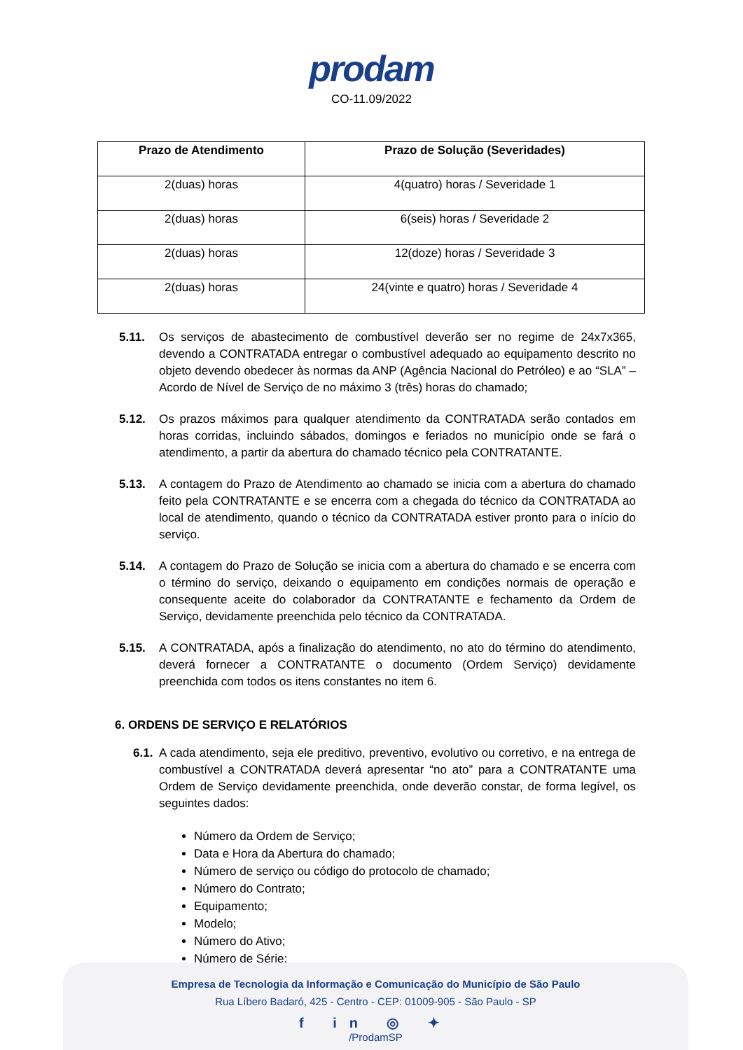prodam
CO-11.09/2022
| Prazo de Atendimento | Prazo de Solução (Severidades) |
| --- | --- |
| 2(duas) horas | 4(quatro) horas / Severidade 1 |
| 2(duas) horas | 6(seis) horas / Severidade 2 |
| 2(duas) horas | 12(doze) horas / Severidade 3 |
| 2(duas) horas | 24(vinte e quatro) horas / Severidade 4 |
5.11. Os serviços de abastecimento de combustível deverão ser no regime de 24x7x365, devendo a CONTRATADA entregar o combustível adequado ao equipamento descrito no objeto devendo obedecer às normas da ANP (Agência Nacional do Petróleo) e ao “SLA” – Acordo de Nível de Serviço de no máximo 3 (três) horas do chamado;
5.12. Os prazos máximos para qualquer atendimento da CONTRATADA serão contados em horas corridas, incluindo sábados, domingos e feriados no município onde se fará o atendimento, a partir da abertura do chamado técnico pela CONTRATANTE.
5.13. A contagem do Prazo de Atendimento ao chamado se inicia com a abertura do chamado feito pela CONTRATANTE e se encerra com a chegada do técnico da CONTRATADA ao local de atendimento, quando o técnico da CONTRATADA estiver pronto para o início do serviço.
5.14. A contagem do Prazo de Solução se inicia com a abertura do chamado e se encerra com o término do serviço, deixando o equipamento em condições normais de operação e consequente aceite do colaborador da CONTRATANTE e fechamento da Ordem de Serviço, devidamente preenchida pelo técnico da CONTRATADA.
5.15. A CONTRATADA, após a finalização do atendimento, no ato do término do atendimento, deverá fornecer a CONTRATANTE o documento (Ordem Serviço) devidamente preenchida com todos os itens constantes no item 6.
6. ORDENS DE SERVIÇO E RELATÓRIOS
6.1.
A cada atendimento, seja ele preditivo, preventivo, evolutivo ou corretivo, e na entrega de combustível a CONTRATADA deverá apresentar “no ato” para a CONTRATANTE uma Ordem de Serviço devidamente preenchida, onde deverão constar, de forma legível, os seguintes dados:
Número da Ordem de Serviço;
Data e Hora da Abertura do chamado;
Número de serviço ou código do protocolo de chamado;
Número do Contrato;
Equipamento;
Modelo;
Número do Ativo;
Número de Série;
Empresa de Tecnologia da Informação e Comunicação do Município de São Paulo
Rua Líbero Badaró, 425 - Centro - CEP: 01009-905 - São Paulo - SP
f in ◎ ✦
/ProdamSP